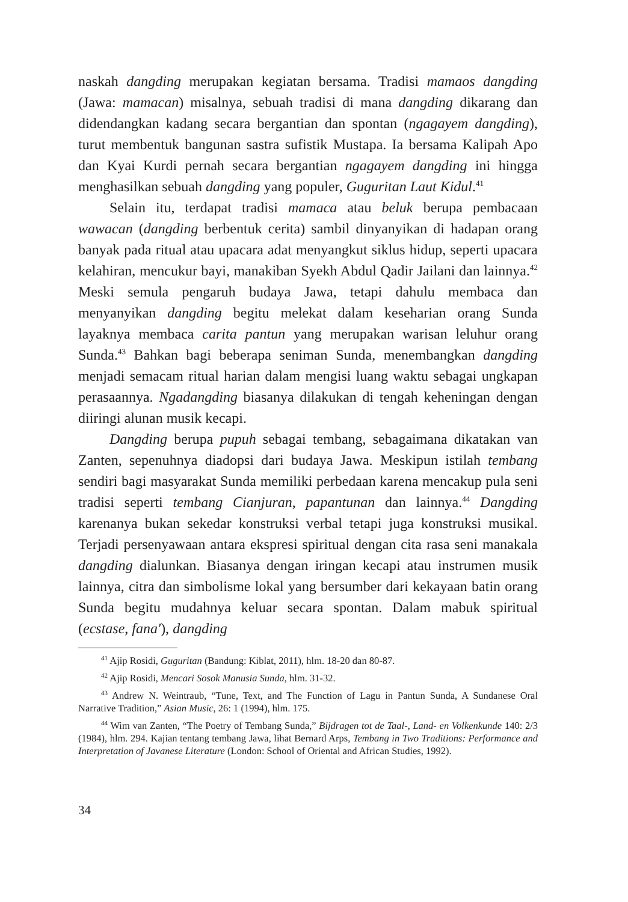naskah dangding merupakan kegiatan bersama. Tradisi mamaos dangding (Jawa: mamacan) misalnya, sebuah tradisi di mana dangding dikarang dan didendangkan kadang secara bergantian dan spontan (ngagayem dangding), turut membentuk bangunan sastra sufistik Mustapa. Ia bersama Kalipah Apo dan Kyai Kurdi pernah secara bergantian ngagayem dangding ini hingga menghasilkan sebuah dangding yang populer, Guguritan Laut Kidul.<sup>41</sup>
Selain itu, terdapat tradisi mamaca atau beluk berupa pembacaan wawacan (dangding berbentuk cerita) sambil dinyanyikan di hadapan orang banyak pada ritual atau upacara adat menyangkut siklus hidup, seperti upacara kelahiran, mencukur bayi, manakiban Syekh Abdul Qadir Jailani dan lainnya.<sup>42</sup> Meski semula pengaruh budaya Jawa, tetapi dahulu membaca dan menyanyikan dangding begitu melekat dalam keseharian orang Sunda layaknya membaca carita pantun yang merupakan warisan leluhur orang Sunda.<sup>43</sup> Bahkan bagi beberapa seniman Sunda, menembangkan dangding menjadi semacam ritual harian dalam mengisi luang waktu sebagai ungkapan perasaannya. Ngadangding biasanya dilakukan di tengah keheningan dengan diiringi alunan musik kecapi.
Dangding berupa pupuh sebagai tembang, sebagaimana dikatakan van Zanten, sepenuhnya diadopsi dari budaya Jawa. Meskipun istilah tembang sendiri bagi masyarakat Sunda memiliki perbedaan karena mencakup pula seni tradisi seperti tembang Cianjuran, papantunan dan lainnya.<sup>44</sup> Dangding karenanya bukan sekedar konstruksi verbal tetapi juga konstruksi musikal. Terjadi persenyawaan antara ekspresi spiritual dengan cita rasa seni manakala dangding dialunkan. Biasanya dengan iringan kecapi atau instrumen musik lainnya, citra dan simbolisme lokal yang bersumber dari kekayaan batin orang Sunda begitu mudahnya keluar secara spontan. Dalam mabuk spiritual (ecstase, fana'), dangding
<sup>41</sup> Ajip Rosidi, Guguritan (Bandung: Kiblat, 2011), hlm. 18-20 dan 80-87.
<sup>42</sup> Ajip Rosidi, Mencari Sosok Manusia Sunda, hlm. 31-32.
<sup>43</sup> Andrew N. Weintraub, “Tune, Text, and The Function of Lagu in Pantun Sunda, A Sundanese Oral Narrative Tradition,” Asian Music, 26: 1 (1994), hlm. 175.
<sup>44</sup> Wim van Zanten, “The Poetry of Tembang Sunda,” Bijdragen tot de Taal-, Land- en Volkenkunde 140: 2/3 (1984), hlm. 294. Kajian tentang tembang Jawa, lihat Bernard Arps, Tembang in Two Traditions: Performance and Interpretation of Javanese Literature (London: School of Oriental and African Studies, 1992).
34